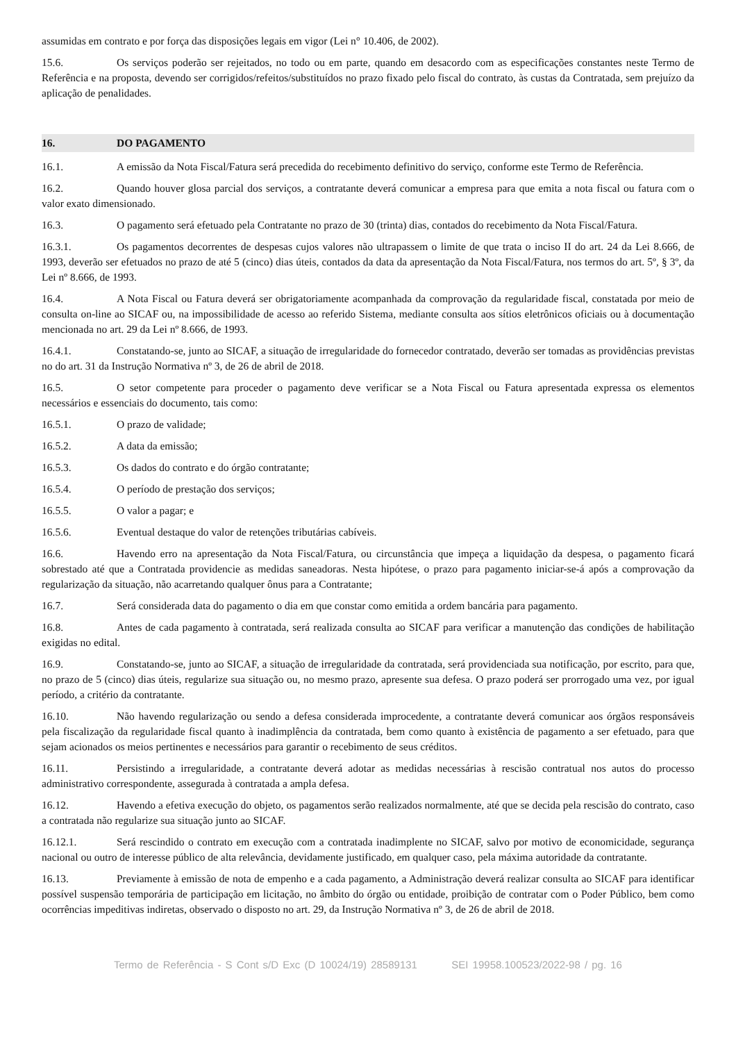assumidas em contrato e por força das disposições legais em vigor (Lei n° 10.406, de 2002).
15.6. Os serviços poderão ser rejeitados, no todo ou em parte, quando em desacordo com as especificações constantes neste Termo de Referência e na proposta, devendo ser corrigidos/refeitos/substituídos no prazo fixado pelo fiscal do contrato, às custas da Contratada, sem prejuízo da aplicação de penalidades.
16. DO PAGAMENTO
16.1. A emissão da Nota Fiscal/Fatura será precedida do recebimento definitivo do serviço, conforme este Termo de Referência.
16.2. Quando houver glosa parcial dos serviços, a contratante deverá comunicar a empresa para que emita a nota fiscal ou fatura com o valor exato dimensionado.
16.3. O pagamento será efetuado pela Contratante no prazo de 30 (trinta) dias, contados do recebimento da Nota Fiscal/Fatura.
16.3.1. Os pagamentos decorrentes de despesas cujos valores não ultrapassem o limite de que trata o inciso II do art. 24 da Lei 8.666, de 1993, deverão ser efetuados no prazo de até 5 (cinco) dias úteis, contados da data da apresentação da Nota Fiscal/Fatura, nos termos do art. 5º, § 3º, da Lei nº 8.666, de 1993.
16.4. A Nota Fiscal ou Fatura deverá ser obrigatoriamente acompanhada da comprovação da regularidade fiscal, constatada por meio de consulta on-line ao SICAF ou, na impossibilidade de acesso ao referido Sistema, mediante consulta aos sítios eletrônicos oficiais ou à documentação mencionada no art. 29 da Lei nº 8.666, de 1993.
16.4.1. Constatando-se, junto ao SICAF, a situação de irregularidade do fornecedor contratado, deverão ser tomadas as providências previstas no do art. 31 da Instrução Normativa nº 3, de 26 de abril de 2018.
16.5. O setor competente para proceder o pagamento deve verificar se a Nota Fiscal ou Fatura apresentada expressa os elementos necessários e essenciais do documento, tais como:
16.5.1. O prazo de validade;
16.5.2. A data da emissão;
16.5.3. Os dados do contrato e do órgão contratante;
16.5.4. O período de prestação dos serviços;
16.5.5. O valor a pagar; e
16.5.6. Eventual destaque do valor de retenções tributárias cabíveis.
16.6. Havendo erro na apresentação da Nota Fiscal/Fatura, ou circunstância que impeça a liquidação da despesa, o pagamento ficará sobrestado até que a Contratada providencie as medidas saneadoras. Nesta hipótese, o prazo para pagamento iniciar-se-á após a comprovação da regularização da situação, não acarretando qualquer ônus para a Contratante;
16.7. Será considerada data do pagamento o dia em que constar como emitida a ordem bancária para pagamento.
16.8. Antes de cada pagamento à contratada, será realizada consulta ao SICAF para verificar a manutenção das condições de habilitação exigidas no edital.
16.9. Constatando-se, junto ao SICAF, a situação de irregularidade da contratada, será providenciada sua notificação, por escrito, para que, no prazo de 5 (cinco) dias úteis, regularize sua situação ou, no mesmo prazo, apresente sua defesa. O prazo poderá ser prorrogado uma vez, por igual período, a critério da contratante.
16.10. Não havendo regularização ou sendo a defesa considerada improcedente, a contratante deverá comunicar aos órgãos responsáveis pela fiscalização da regularidade fiscal quanto à inadimplência da contratada, bem como quanto à existência de pagamento a ser efetuado, para que sejam acionados os meios pertinentes e necessários para garantir o recebimento de seus créditos.
16.11. Persistindo a irregularidade, a contratante deverá adotar as medidas necessárias à rescisão contratual nos autos do processo administrativo correspondente, assegurada à contratada a ampla defesa.
16.12. Havendo a efetiva execução do objeto, os pagamentos serão realizados normalmente, até que se decida pela rescisão do contrato, caso a contratada não regularize sua situação junto ao SICAF.
16.12.1. Será rescindido o contrato em execução com a contratada inadimplente no SICAF, salvo por motivo de economicidade, segurança nacional ou outro de interesse público de alta relevância, devidamente justificado, em qualquer caso, pela máxima autoridade da contratante.
16.13. Previamente à emissão de nota de empenho e a cada pagamento, a Administração deverá realizar consulta ao SICAF para identificar possível suspensão temporária de participação em licitação, no âmbito do órgão ou entidade, proibição de contratar com o Poder Público, bem como ocorrências impeditivas indiretas, observado o disposto no art. 29, da Instrução Normativa nº 3, de 26 de abril de 2018.
Termo de Referência - S Cont s/D Exc (D 10024/19) 28589131 SEI 19958.100523/2022-98 / pg. 16